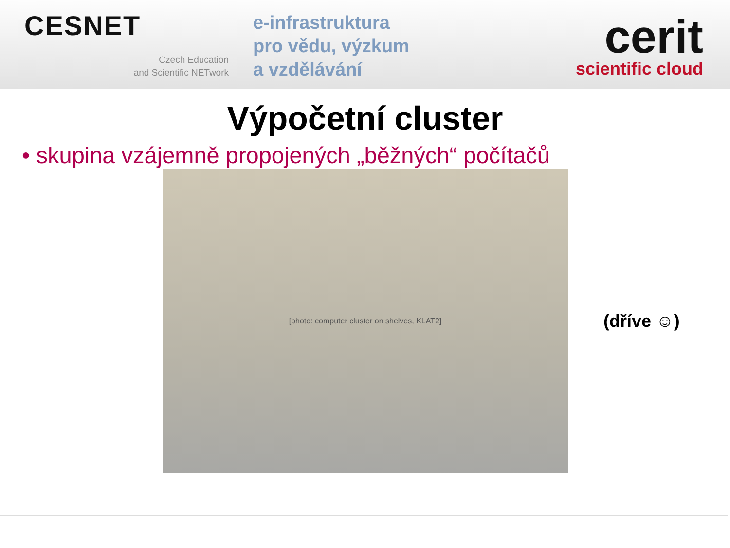CESNET
Czech Education
and Scientific NETwork
e-infrastruktura
pro vědu, výzkum
a vzdělávání
cerit
scientific cloud
Výpočetní cluster
• skupina vzájemně propojených „běžných“ počítačů
[photo: computer cluster on shelves, KLAT2]
(dříve ☺)